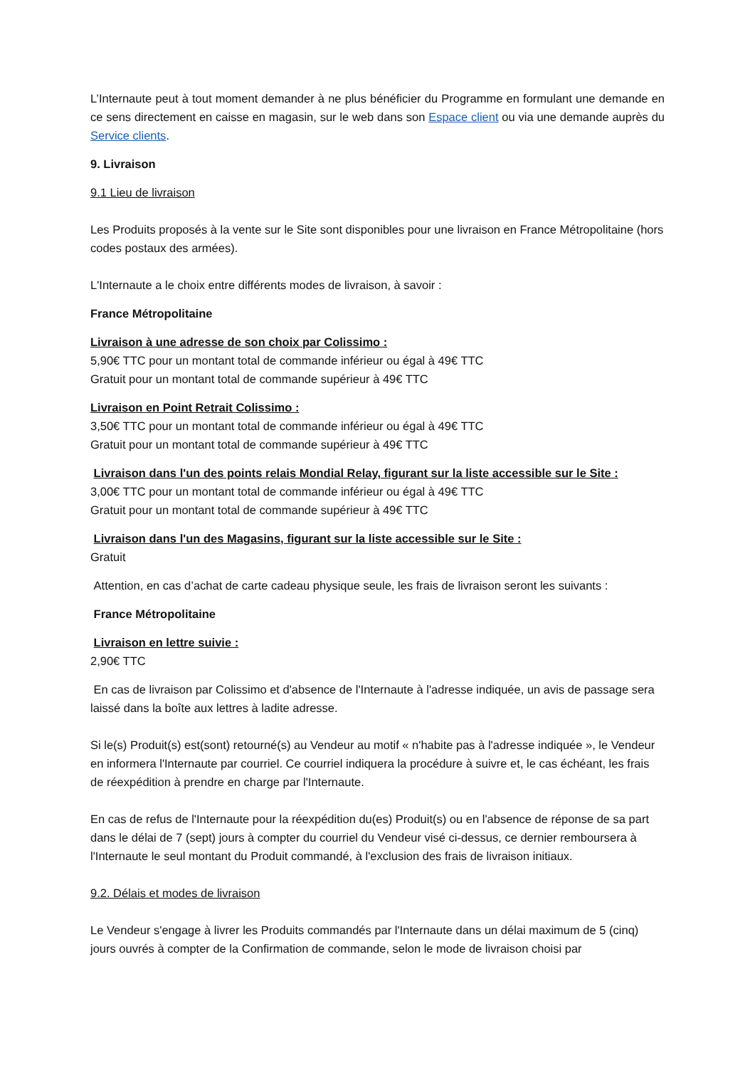L’Internaute peut à tout moment demander à ne plus bénéficier du Programme en formulant une demande en ce sens directement en caisse en magasin, sur le web dans son Espace client ou via une demande auprès du Service clients.
9. Livraison
9.1 Lieu de livraison
Les Produits proposés à la vente sur le Site sont disponibles pour une livraison en France Métropolitaine (hors codes postaux des armées).
L'Internaute a le choix entre différents modes de livraison, à savoir :
France Métropolitaine
Livraison à une adresse de son choix par Colissimo :
5,90€ TTC pour un montant total de commande inférieur ou égal à 49€ TTC
Gratuit pour un montant total de commande supérieur à 49€ TTC
Livraison en Point Retrait Colissimo :
3,50€ TTC pour un montant total de commande inférieur ou égal à 49€ TTC
Gratuit pour un montant total de commande supérieur à 49€ TTC
Livraison dans l'un des points relais Mondial Relay, figurant sur la liste accessible sur le Site :
3,00€ TTC pour un montant total de commande inférieur ou égal à 49€ TTC
Gratuit pour un montant total de commande supérieur à 49€ TTC
Livraison dans l'un des Magasins, figurant sur la liste accessible sur le Site :
Gratuit
Attention, en cas d’achat de carte cadeau physique seule, les frais de livraison seront les suivants :
France Métropolitaine
Livraison en lettre suivie :
2,90€ TTC
En cas de livraison par Colissimo et d'absence de l'Internaute à l'adresse indiquée, un avis de passage sera laissé dans la boîte aux lettres à ladite adresse.
Si le(s) Produit(s) est(sont) retourné(s) au Vendeur au motif « n'habite pas à l'adresse indiquée », le Vendeur en informera l'Internaute par courriel. Ce courriel indiquera la procédure à suivre et, le cas échéant, les frais de réexpédition à prendre en charge par l'Internaute.
En cas de refus de l'Internaute pour la réexpédition du(es) Produit(s) ou en l'absence de réponse de sa part dans le délai de 7 (sept) jours à compter du courriel du Vendeur visé ci-dessus, ce dernier remboursera à l'Internaute le seul montant du Produit commandé, à l'exclusion des frais de livraison initiaux.
9.2. Délais et modes de livraison
Le Vendeur s'engage à livrer les Produits commandés par l'Internaute dans un délai maximum de 5 (cinq) jours ouvrés à compter de la Confirmation de commande, selon le mode de livraison choisi par